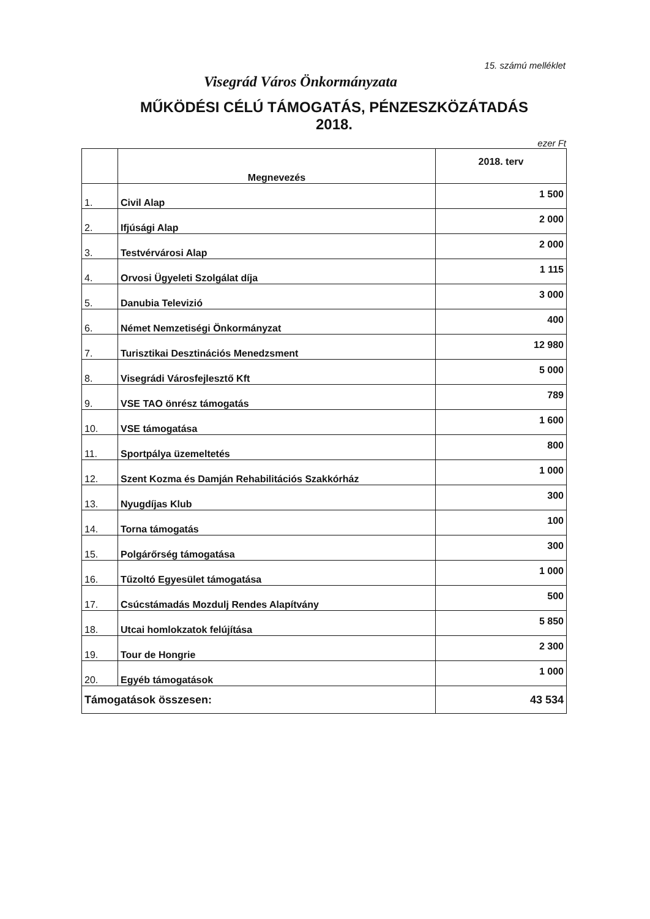15. számú melléklet
Visegrád Város Önkormányzata
MŰKÖDÉSI CÉLÚ TÁMOGATÁS, PÉNZESZKÖZÁTADÁS
2018.
ezer Ft
| | Megnevezés | 2018. terv |
| --- | --- | --- |
| 1. | Civil Alap | 1 500 |
| 2. | Ifjúsági Alap | 2 000 |
| 3. | Testvérvárosi Alap | 2 000 |
| 4. | Orvosi Ügyeleti Szolgálat díja | 1 115 |
| 5. | Danubia Televizió | 3 000 |
| 6. | Német Nemzetiségi Önkormányzat | 400 |
| 7. | Turisztikai Desztinációs Menedzsment | 12 980 |
| 8. | Visegrádi Városfejlesztő Kft | 5 000 |
| 9. | VSE TAO önrész támogatás | 789 |
| 10. | VSE támogatása | 1 600 |
| 11. | Sportpálya üzemeltetés | 800 |
| 12. | Szent Kozma és Damján Rehabilitációs Szakkórház | 1 000 |
| 13. | Nyugdíjas Klub | 300 |
| 14. | Torna támogatás | 100 |
| 15. | Polgárőrség támogatása | 300 |
| 16. | Tűzoltó Egyesület támogatása | 1 000 |
| 17. | Csúcstámadás Mozdulj Rendes Alapítvány | 500 |
| 18. | Utcai homlokzatok felújítása | 5 850 |
| 19. | Tour de Hongrie | 2 300 |
| 20. | Egyéb támogatások | 1 000 |
| Támogatások összesen: | | 43 534 |